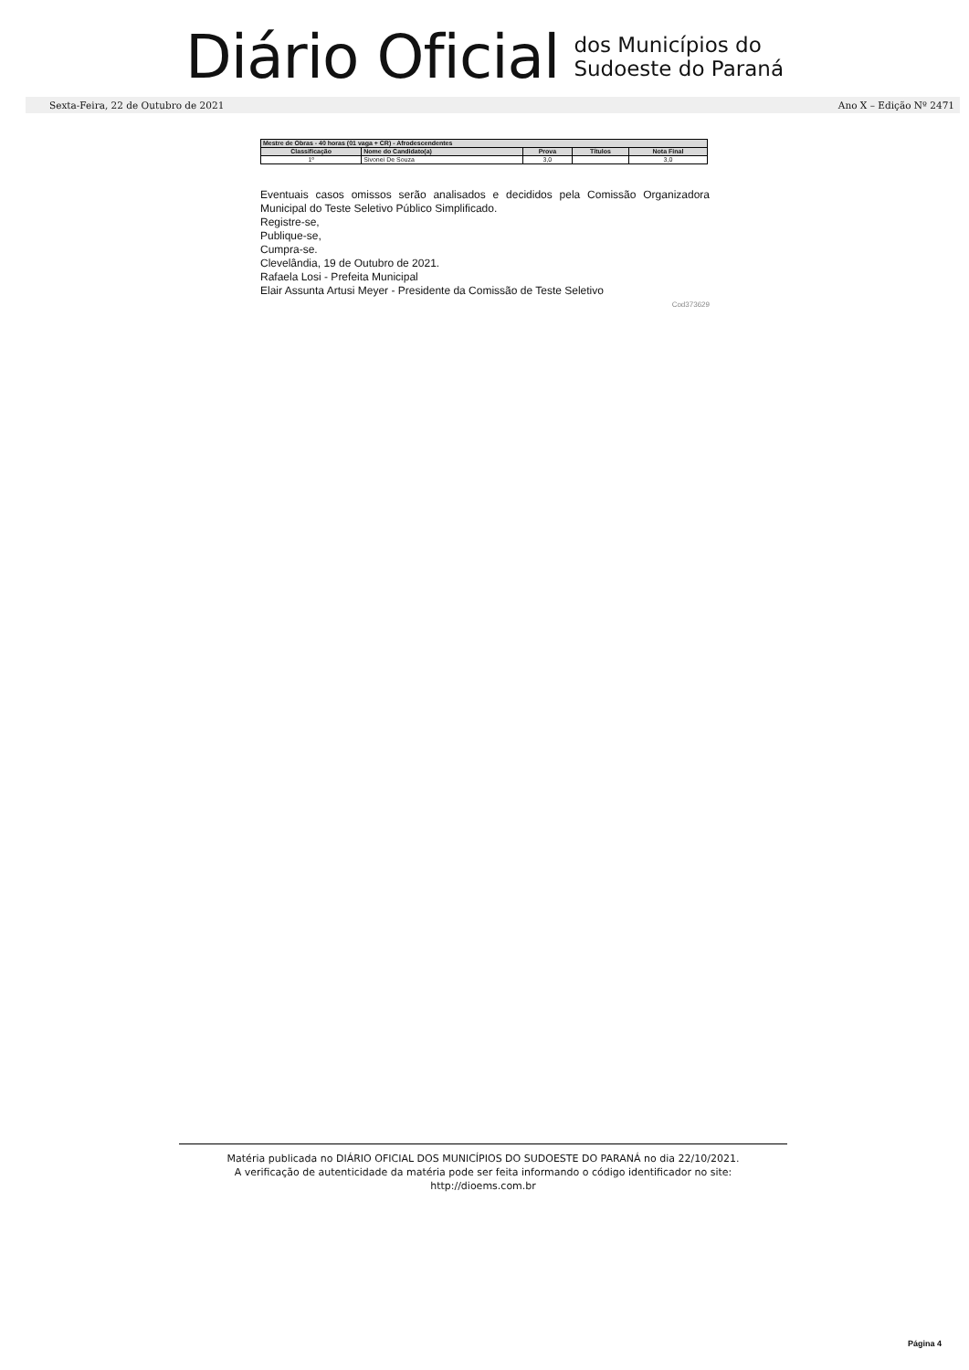Diário Oficial dos Municípios do
Sudoeste do Paraná
Sexta-Feira, 22 de Outubro de 2021 Ano X – Edição Nº 2471
| Mestre de Obras - 40 horas (01 vaga + CR) - Afrodescendentes | | | | |
| --- | --- | --- | --- | --- |
| Classificação | Nome do Candidato(a) | Prova | Títulos | Nota Final |
| 1º | Sivonei De Souza | 3,0 | | 3,0 |
Eventuais casos omissos serão analisados e decididos pela Comissão Organizadora Municipal do Teste Seletivo Público Simplificado.
Registre-se,
Publique-se,
Cumpra-se.
Clevelândia, 19 de Outubro de 2021.
Rafaela Losi - Prefeita Municipal
Elair Assunta Artusi Meyer - Presidente da Comissão de Teste Seletivo
Cod373629
Matéria publicada no DIÁRIO OFICIAL DOS MUNICÍPIOS DO SUDOESTE DO PARANÁ no dia 22/10/2021.
A verificação de autenticidade da matéria pode ser feita informando o código identificador no site:
http://dioems.com.br
Página 4